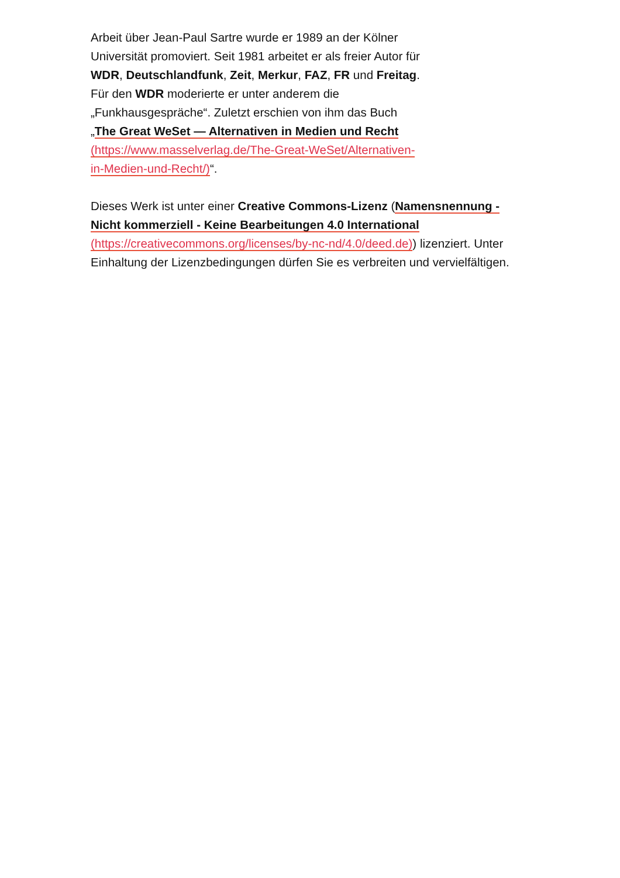Arbeit über Jean-Paul Sartre wurde er 1989 an der Kölner Universität promoviert. Seit 1981 arbeitet er als freier Autor für WDR, Deutschlandfunk, Zeit, Merkur, FAZ, FR und Freitag. Für den WDR moderierte er unter anderem die „Funkhausgespräche“. Zuletzt erschien von ihm das Buch „The Great WeSet — Alternativen in Medien und Recht (https://www.masselverlag.de/The-Great-WeSet/Alternativen-in-Medien-und-Recht/)“.
Dieses Werk ist unter einer Creative Commons-Lizenz (Namensnennung - Nicht kommerziell - Keine Bearbeitungen 4.0 International (https://creativecommons.org/licenses/by-nc-nd/4.0/deed.de)) lizenziert. Unter Einhaltung der Lizenzbedingungen dürfen Sie es verbreiten und vervielfältigen.